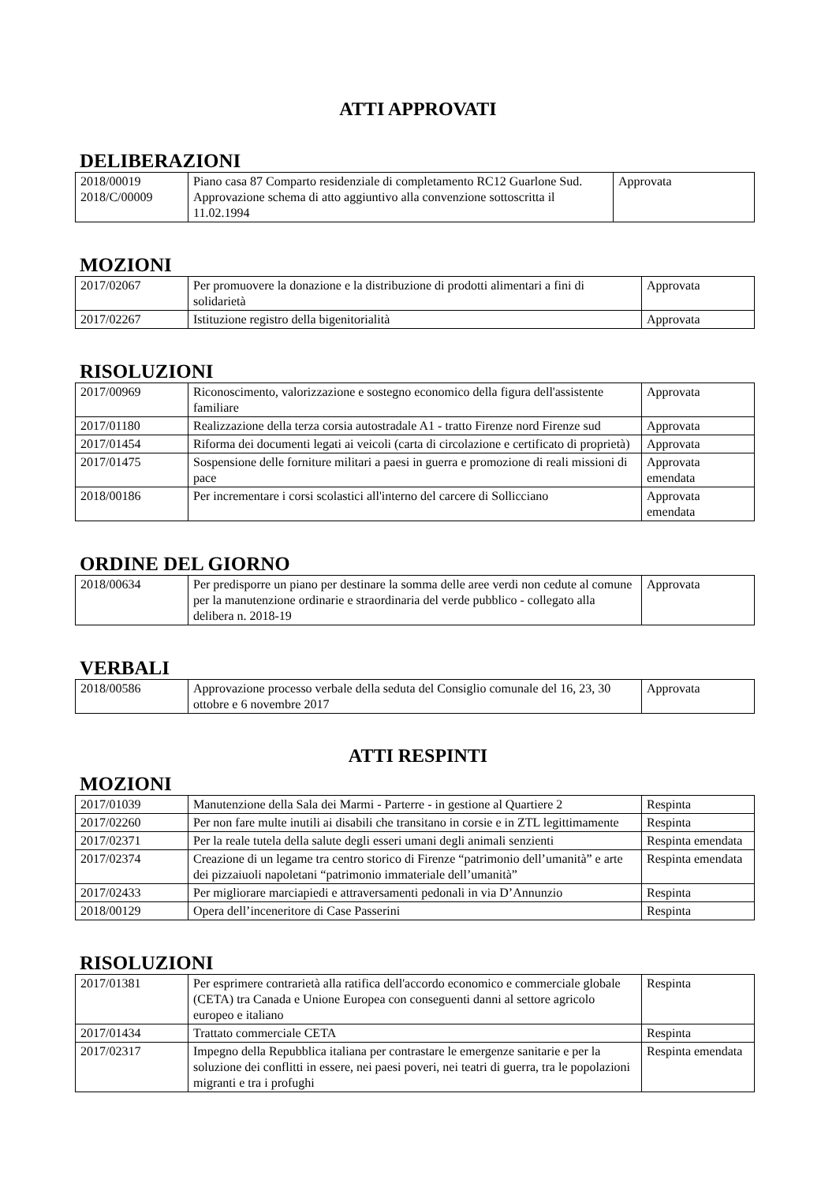ATTI APPROVATI
DELIBERAZIONI
| 2018/00019 2018/C/00009 | Piano casa 87 Comparto residenziale di completamento RC12 Guarlone Sud. Approvazione schema di atto aggiuntivo alla convenzione sottoscritta il 11.02.1994 | Approvata |
MOZIONI
| 2017/02067 | Per promuovere la donazione e la distribuzione di prodotti alimentari a fini di solidarietà | Approvata |
| 2017/02267 | Istituzione registro della bigenitorialità | Approvata |
RISOLUZIONI
| 2017/00969 | Riconoscimento, valorizzazione e sostegno economico della figura dell'assistente familiare | Approvata |
| 2017/01180 | Realizzazione della terza corsia autostradale A1 - tratto Firenze nord Firenze sud | Approvata |
| 2017/01454 | Riforma dei documenti legati ai veicoli (carta di circolazione e certificato di proprietà) | Approvata |
| 2017/01475 | Sospensione delle forniture militari a paesi in guerra e promozione di reali missioni di pace | Approvata emendata |
| 2018/00186 | Per incrementare i corsi scolastici all'interno del carcere di Sollicciano | Approvata emendata |
ORDINE DEL GIORNO
| 2018/00634 | Per predisporre un piano per destinare la somma delle aree verdi non cedute al comune per la manutenzione ordinarie e straordinaria del verde pubblico - collegato alla delibera n. 2018-19 | Approvata |
VERBALI
| 2018/00586 | Approvazione processo verbale della seduta del Consiglio comunale del 16, 23, 30 ottobre e 6 novembre 2017 | Approvata |
ATTI RESPINTI
MOZIONI
| 2017/01039 | Manutenzione della Sala dei Marmi - Parterre - in gestione al Quartiere 2 | Respinta |
| 2017/02260 | Per non fare multe inutili ai disabili che transitano in corsie e in ZTL legittimamente | Respinta |
| 2017/02371 | Per la reale tutela della salute degli esseri umani degli animali senzienti | Respinta emendata |
| 2017/02374 | Creazione di un legame tra centro storico di Firenze “patrimonio dell’umanità” e arte dei pizzaiuoli napoletani “patrimonio immateriale dell’umanità” | Respinta emendata |
| 2017/02433 | Per migliorare marciapiedi e attraversamenti pedonali in via D’Annunzio | Respinta |
| 2018/00129 | Opera dell’inceneritore di Case Passerini | Respinta |
RISOLUZIONI
| 2017/01381 | Per esprimere contrarietà alla ratifica dell'accordo economico e commerciale globale (CETA) tra Canada e Unione Europea con conseguenti danni al settore agricolo europeo e italiano | Respinta |
| 2017/01434 | Trattato commerciale CETA | Respinta |
| 2017/02317 | Impegno della Repubblica italiana per contrastare le emergenze sanitarie e per la soluzione dei conflitti in essere, nei paesi poveri, nei teatri di guerra, tra le popolazioni migranti e tra i profughi | Respinta emendata |